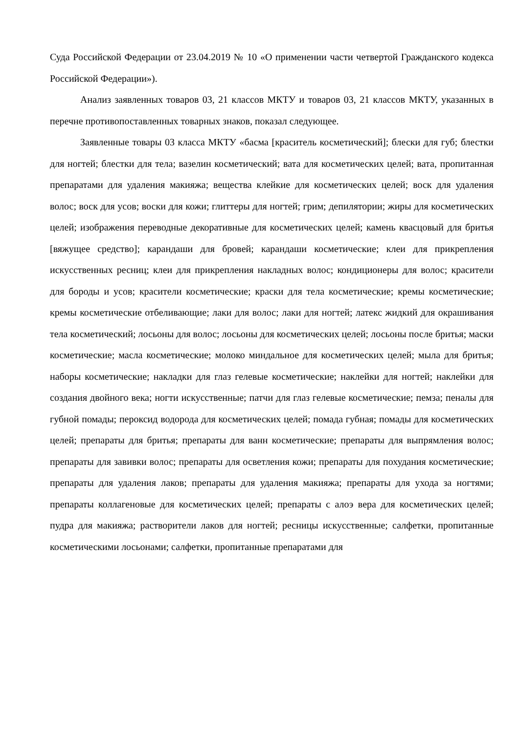Суда Российской Федерации от 23.04.2019 № 10 «О применении части четвертой Гражданского кодекса Российской Федерации»).
Анализ заявленных товаров 03, 21 классов МКТУ и товаров 03, 21 классов МКТУ, указанных в перечне противопоставленных товарных знаков, показал следующее.
Заявленные товары 03 класса МКТУ «басма [краситель косметический]; блески для губ; блестки для ногтей; блестки для тела; вазелин косметический; вата для косметических целей; вата, пропитанная препаратами для удаления макияжа; вещества клейкие для косметических целей; воск для удаления волос; воск для усов; воски для кожи; глиттеры для ногтей; грим; депилятории; жиры для косметических целей; изображения переводные декоративные для косметических целей; камень квасцовый для бритья [вяжущее средство]; карандаши для бровей; карандаши косметические; клеи для прикрепления искусственных ресниц; клеи для прикрепления накладных волос; кондиционеры для волос; красители для бороды и усов; красители косметические; краски для тела косметические; кремы косметические; кремы косметические отбеливающие; лаки для волос; лаки для ногтей; латекс жидкий для окрашивания тела косметический; лосьоны для волос; лосьоны для косметических целей; лосьоны после бритья; маски косметические; масла косметические; молоко миндальное для косметических целей; мыла для бритья; наборы косметические; накладки для глаз гелевые косметические; наклейки для ногтей; наклейки для создания двойного века; ногти искусственные; патчи для глаз гелевые косметические; пемза; пеналы для губной помады; пероксид водорода для косметических целей; помада губная; помады для косметических целей; препараты для бритья; препараты для ванн косметические; препараты для выпрямления волос; препараты для завивки волос; препараты для осветления кожи; препараты для похудания косметические; препараты для удаления лаков; препараты для удаления макияжа; препараты для ухода за ногтями; препараты коллагеновые для косметических целей; препараты с алоэ вера для косметических целей; пудра для макияжа; растворители лаков для ногтей; ресницы искусственные; салфетки, пропитанные косметическими лосьонами; салфетки, пропитанные препаратами для